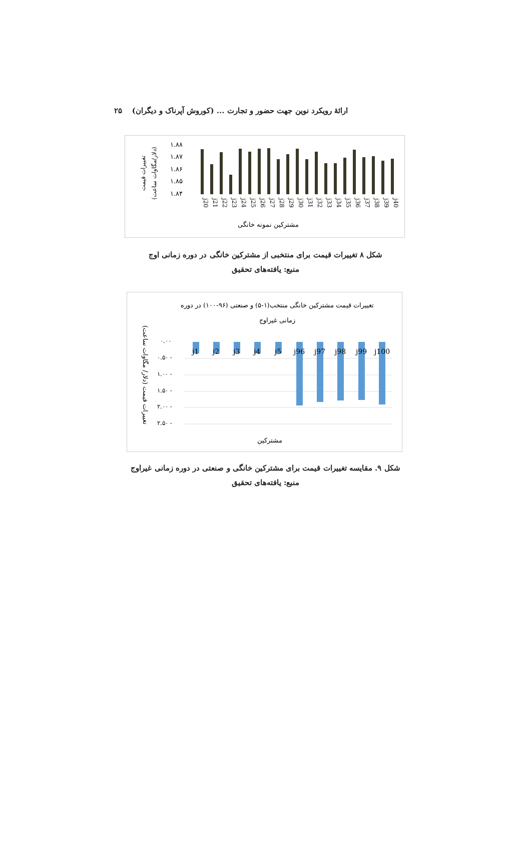ارائهٔ رویکرد نوین جهت حضور و تجارت ... (کوروش آپرناک و دیگران) ۲۵
تغییرات قیمت
(دلار/مگاوات ساعت)
۱.۸۸
۱.۸۷
۱.۸۶
۱.۸۵
۱.۸۴
j20
j21
j22
j23
j24
j25
j26
j27
j28
j29
j30
j31
j32
j33
j34
j35
j36
j37
j38
j39
j40
مشترکین نمونه خانگی
شکل ۸ تغییرات قیمت برای منتخبی از مشترکین خانگی در دوره زمانی اوج
منبع: یافته‌های تحقیق
تغییرات قیمت مشترکین خانگی منتخب(۱-۵) و صنعتی (۹۶-۱۰۰) در دوره
زمانی غیراوج
تغییرات قیمت (دلار/ مگاوات ساعت)
۰.۰۰
۰.۵۰ -
۱.۰۰ -
۱.۵۰ -
۲.۰۰ -
۲.۵۰ -
j1
j2
j3
j4
j5
j96
j97
j98
j99
j100
مشترکین
شکل ۹. مقایسه تغییرات قیمت برای مشترکین خانگی و صنعتی در دوره زمانی غیراوج
منبع: یافته‌های تحقیق